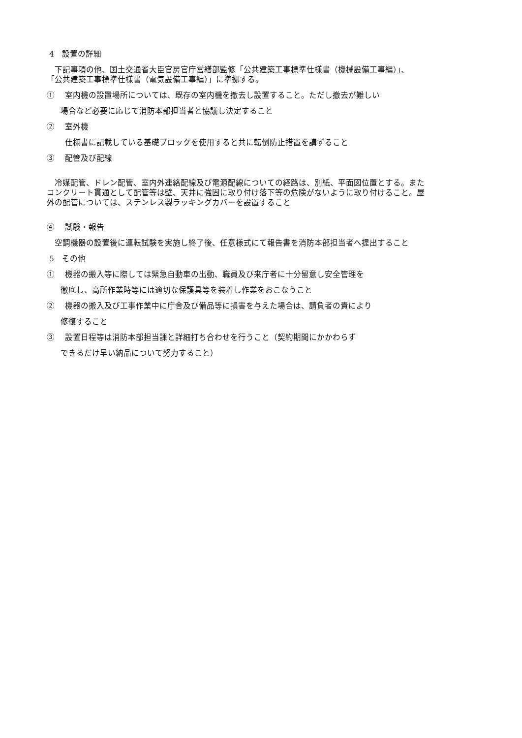4　設置の詳細
　下記事項の他、国土交通省大臣官房官庁営繕部監修「公共建築工事標準仕様書（機械設備工事編）」、
「公共建築工事標準仕様書（電気設備工事編）」に準拠する。
①　 室内機の設置場所については、既存の室内機を撤去し設置すること。ただし撤去が難しい
場合など必要に応じて消防本部担当者と協議し決定すること
②　 室外機
仕様書に記載している基礎ブロックを使用すると共に転倒防止措置を講ずること
③　 配管及び配線
　冷媒配管、ドレン配管、室内外連絡配線及び電源配線についての経路は、別紙、平面図位置とする。また
コンクリート貫通として配管等は壁、天井に強固に取り付け落下等の危険がないように取り付けること。屋
外の配管については、ステンレス製ラッキングカバーを設置すること
④　 試験・報告
　空調機器の設置後に運転試験を実施し終了後、任意様式にて報告書を消防本部担当者へ提出すること
5　その他
①　 機器の搬入等に際しては緊急自動車の出動、職員及び来庁者に十分留意し安全管理を
徹底し、高所作業時等には適切な保護具等を装着し作業をおこなうこと
②　 機器の搬入及び工事作業中に庁舎及び備品等に損害を与えた場合は、請負者の責により
修復すること
③　 設置日程等は消防本部担当課と詳細打ち合わせを行うこと（契約期間にかかわらず
できるだけ早い納品について努力すること）